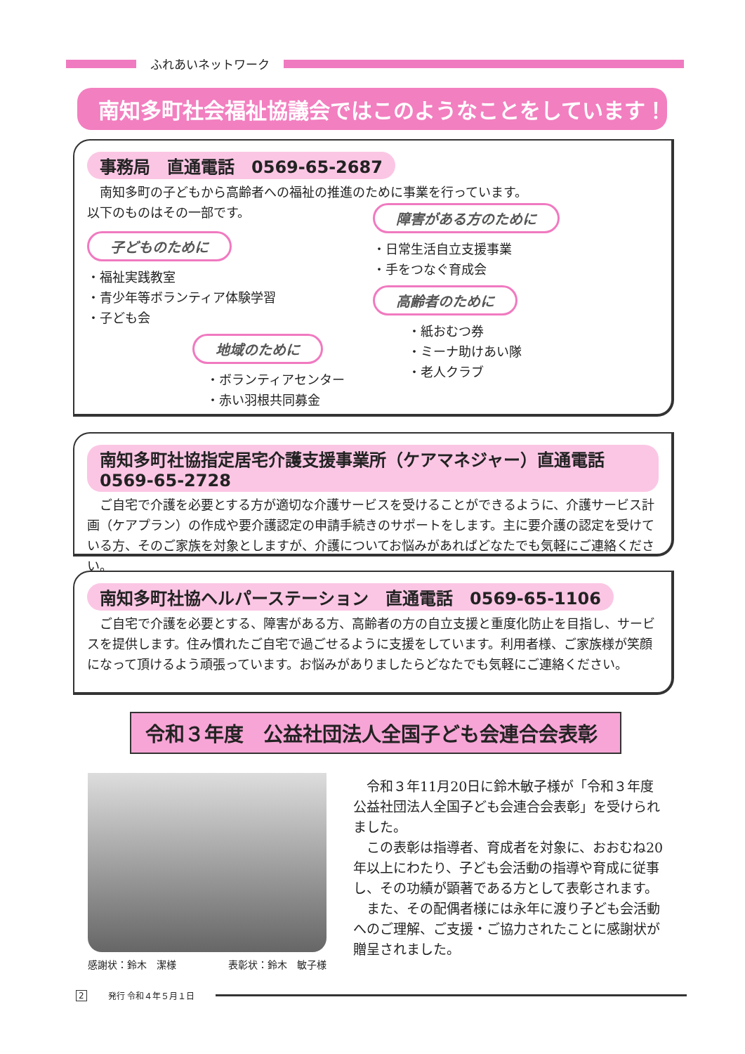ふれあいネットワーク
南知多町社会福祉協議会ではこのようなことをしています！
事務局　直通電話　0569-65-2687
　南知多町の子どもから高齢者への福祉の推進のために事業を行っています。
以下のものはその一部です。
子どものために
・福祉実践教室
・青少年等ボランティア体験学習
・子ども会
地域のために
・ボランティアセンター
・赤い羽根共同募金
障害がある方のために
・日常生活自立支援事業
・手をつなぐ育成会
高齢者のために
・紙おむつ券
・ミーナ助けあい隊
・老人クラブ
南知多町社協指定居宅介護支援事業所（ケアマネジャー）直通電話　0569-65-2728
　ご自宅で介護を必要とする方が適切な介護サービスを受けることができるように、介護サービス計画（ケアプラン）の作成や要介護認定の申請手続きのサポートをします。主に要介護の認定を受けている方、そのご家族を対象としますが、介護についてお悩みがあればどなたでも気軽にご連絡ください。
南知多町社協ヘルパーステーション　直通電話　0569-65-1106
　ご自宅で介護を必要とする、障害がある方、高齢者の方の自立支援と重度化防止を目指し、サービスを提供します。住み慣れたご自宅で過ごせるように支援をしています。利用者様、ご家族様が笑顔になって頂けるよう頑張っています。お悩みがありましたらどなたでも気軽にご連絡ください。
令和３年度　公益社団法人全国子ども会連合会表彰
感謝状：鈴木　潔様 表彰状：鈴木　敏子様
令和３年11月20日に鈴木敏子様が「令和３年度公益社団法人全国子ども会連合会表彰」を受けられました。
この表彰は指導者、育成者を対象に、おおむね20年以上にわたり、子ども会活動の指導や育成に従事し、その功績が顕著である方として表彰されます。
また、その配偶者様には永年に渡り子ども会活動へのご理解、ご支援・ご協力されたことに感謝状が贈呈されました。
2 発行 令和４年５月１日